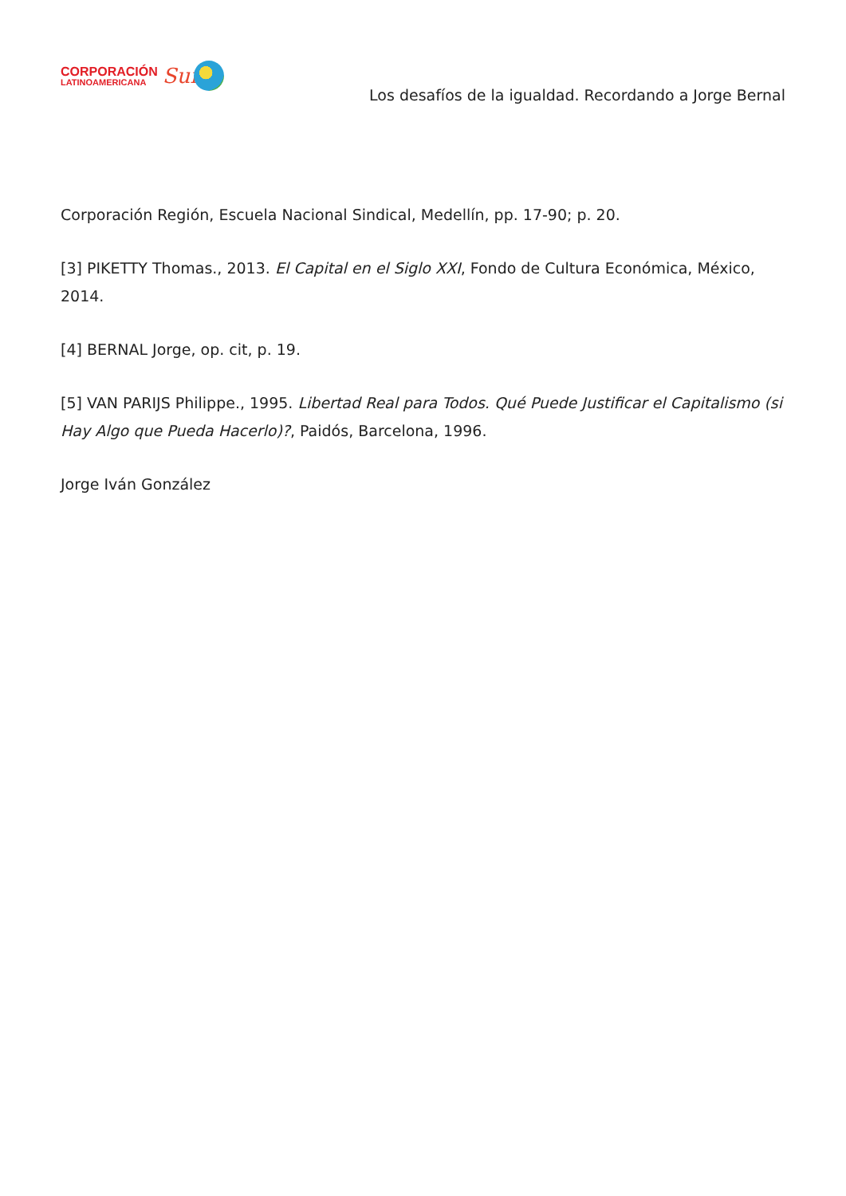CORPORACIÓN
LATINOAMERICANA
Sur
Los desafíos de la igualdad. Recordando a Jorge Bernal
Corporación Región, Escuela Nacional Sindical, Medellín, pp. 17-90; p. 20.
[3] PIKETTY Thomas., 2013. El Capital en el Siglo XXI, Fondo de Cultura Económica, México, 2014.
[4] BERNAL Jorge, op. cit, p. 19.
[5] VAN PARIJS Philippe., 1995. Libertad Real para Todos. Qué Puede Justificar el Capitalismo (si Hay Algo que Pueda Hacerlo)?, Paidós, Barcelona, 1996.
Jorge Iván González